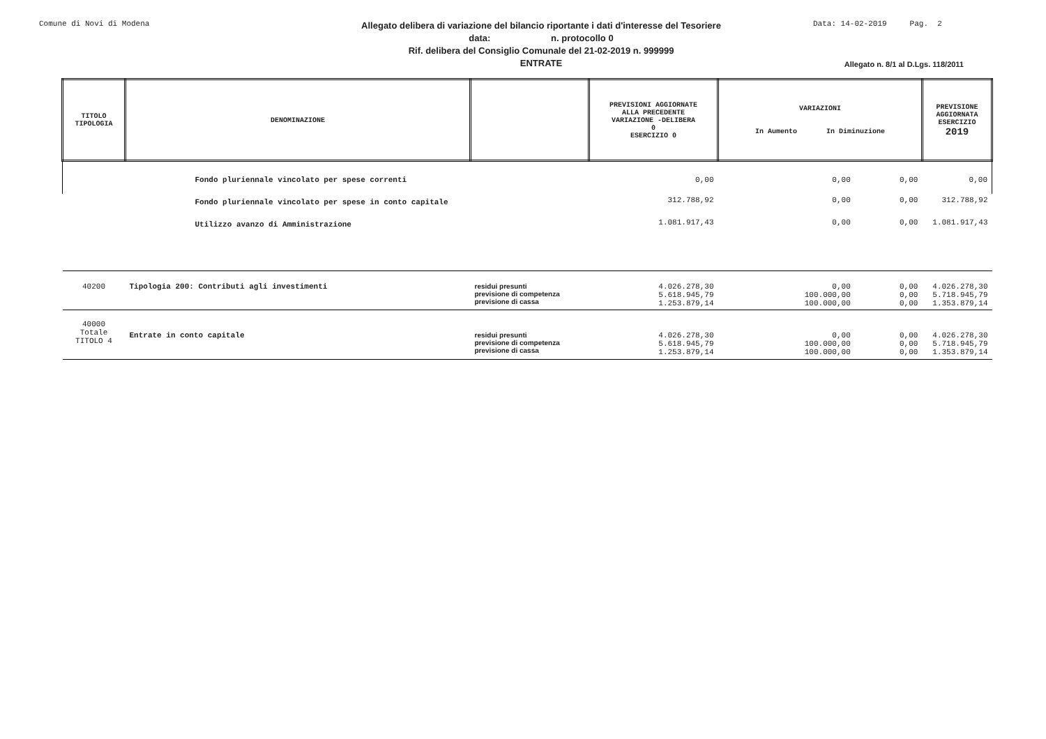Comune di Novi di Modena
Allegato delibera di variazione del bilancio riportante i dati d'interesse del Tesoriere
data: n. protocollo 0
Rif. delibera del Consiglio Comunale del 21-02-2019 n. 999999
ENTRATE
Data: 14-02-2019 Pag. 2
Allegato n. 8/1 al D.Lgs. 118/2011
| TITOLO TIPOLOGIA | DENOMINAZIONE | | PREVISIONI AGGIORNATE ALLA PRECEDENTE VARIAZIONE -DELIBERA 0 ESERCIZIO 0 | VARIAZIONI In Aumento In Diminuzione | | PREVISIONE AGGIORNATA ESERCIZIO 2019 |
| --- | --- | --- | --- | --- | --- | --- |
| | Fondo pluriennale vincolato per spese correnti | | 0,00 | 0,00 | 0,00 | 0,00 |
| | Fondo pluriennale vincolato per spese in conto capitale | | 312.788,92 | 0,00 | 0,00 | 312.788,92 |
| | Utilizzo avanzo di Amministrazione | | 1.081.917,43 | 0,00 | 0,00 | 1.081.917,43 |
| 40200 | Tipologia 200: Contributi agli investimenti | residui presunti previsione di competenza previsione di cassa | 4.026.278,30 5.618.945,79 1.253.879,14 | 0,00 100.000,00 100.000,00 | 0,00 0,00 0,00 | 4.026.278,30 5.718.945,79 1.353.879,14 |
| 40000 Totale TITOLO 4 | Entrate in conto capitale | residui presunti previsione di competenza previsione di cassa | 4.026.278,30 5.618.945,79 1.253.879,14 | 0,00 100.000,00 100.000,00 | 0,00 0,00 0,00 | 4.026.278,30 5.718.945,79 1.353.879,14 |